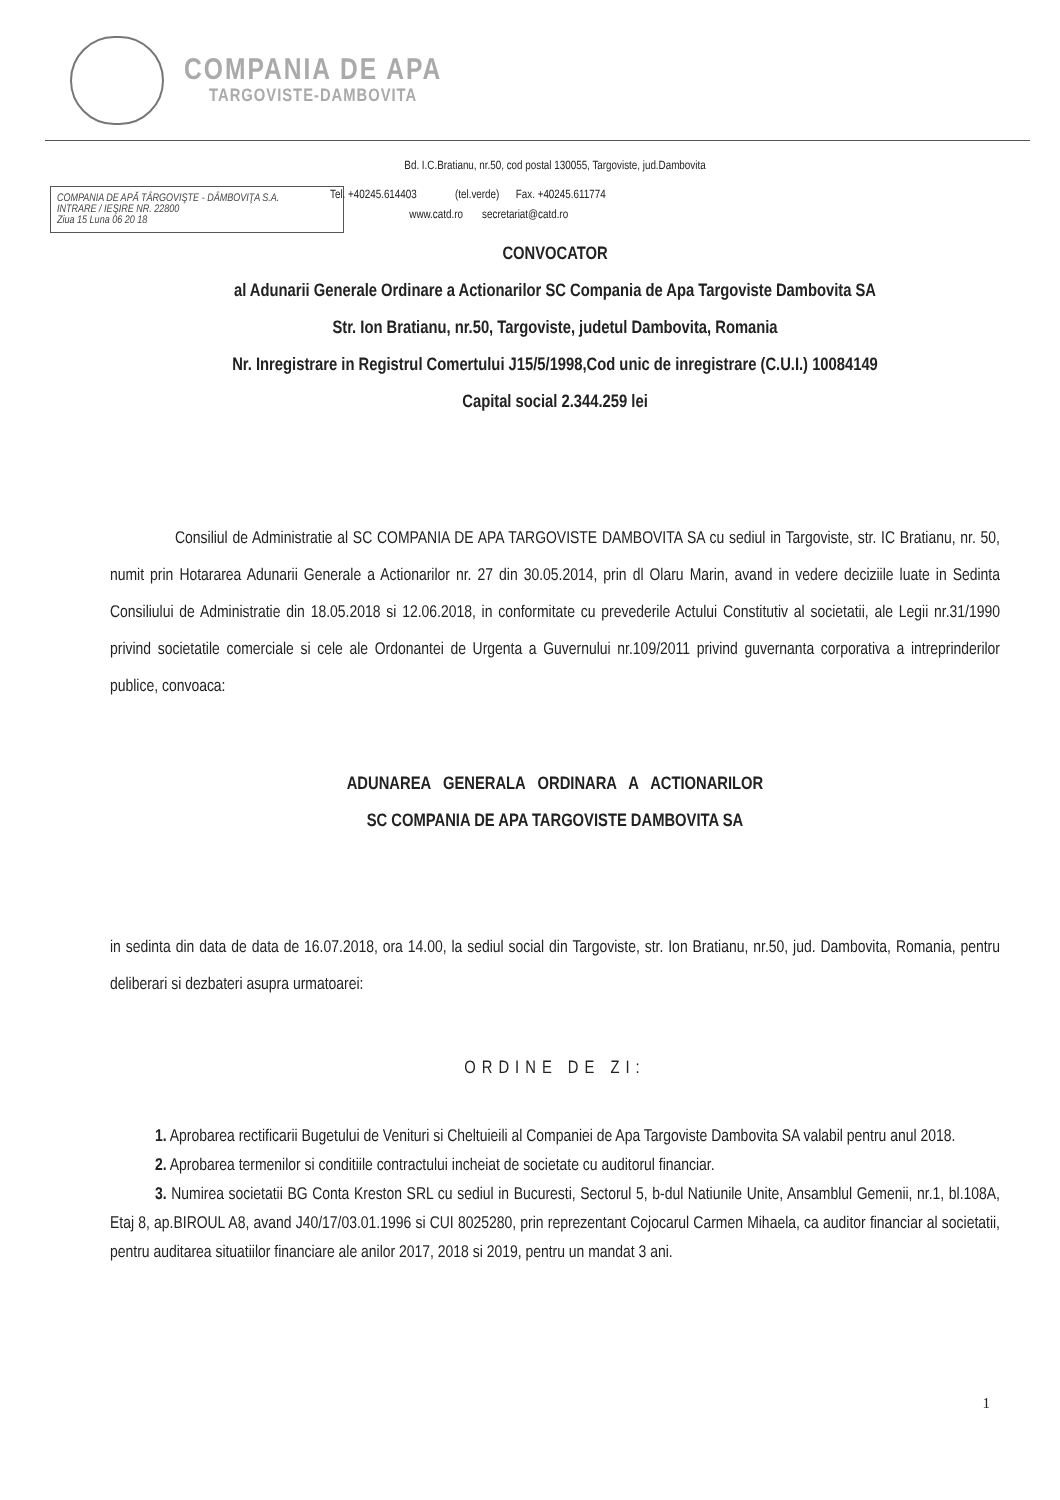COMPANIA DE APA
TARGOVISTE-DAMBOVITA
Bd. I.C.Bratianu, nr.50, cod postal 130055, Targoviste, jud.Dambovita
Tel. +40245.614403 (tel.verde) Fax. +40245.611774
www.catd.ro secretariat@catd.ro
COMPANIA DE APĂ TÂRGOVIŞTE - DÂMBOVIŢA S.A.
INTRARE / IEŞIRE NR. 22800
Ziua 15 Luna 06 20 18
CONVOCATOR
al Adunarii Generale Ordinare a Actionarilor SC Compania de Apa Targoviste Dambovita SA
Str. Ion Bratianu, nr.50, Targoviste, judetul Dambovita, Romania
Nr. Inregistrare in Registrul Comertului J15/5/1998,Cod unic de inregistrare (C.U.I.) 10084149
Capital social 2.344.259 lei
Consiliul de Administratie al SC COMPANIA DE APA TARGOVISTE DAMBOVITA SA cu sediul in Targoviste, str. IC Bratianu, nr. 50, numit prin Hotararea Adunarii Generale a Actionarilor nr. 27 din 30.05.2014, prin dl Olaru Marin, avand in vedere deciziile luate in Sedinta Consiliului de Administratie din 18.05.2018 si 12.06.2018, in conformitate cu prevederile Actului Constitutiv al societatii, ale Legii nr.31/1990 privind societatile comerciale si cele ale Ordonantei de Urgenta a Guvernului nr.109/2011 privind guvernanta corporativa a intreprinderilor publice, convoaca:
ADUNAREA GENERALA ORDINARA A ACTIONARILOR
SC COMPANIA DE APA TARGOVISTE DAMBOVITA SA
in sedinta din data de data de 16.07.2018, ora 14.00, la sediul social din Targoviste, str. Ion Bratianu, nr.50, jud. Dambovita, Romania, pentru deliberari si dezbateri asupra urmatoarei:
ORDINE DE ZI:
1. Aprobarea rectificarii Bugetului de Venituri si Cheltuieili al Companiei de Apa Targoviste Dambovita SA valabil pentru anul 2018.
2. Aprobarea termenilor si conditiile contractului incheiat de societate cu auditorul financiar.
3. Numirea societatii BG Conta Kreston SRL cu sediul in Bucuresti, Sectorul 5, b-dul Natiunile Unite, Ansamblul Gemenii, nr.1, bl.108A, Etaj 8, ap.BIROUL A8, avand J40/17/03.01.1996 si CUI 8025280, prin reprezentant Cojocarul Carmen Mihaela, ca auditor financiar al societatii, pentru auditarea situatiilor financiare ale anilor 2017, 2018 si 2019, pentru un mandat 3 ani.
1